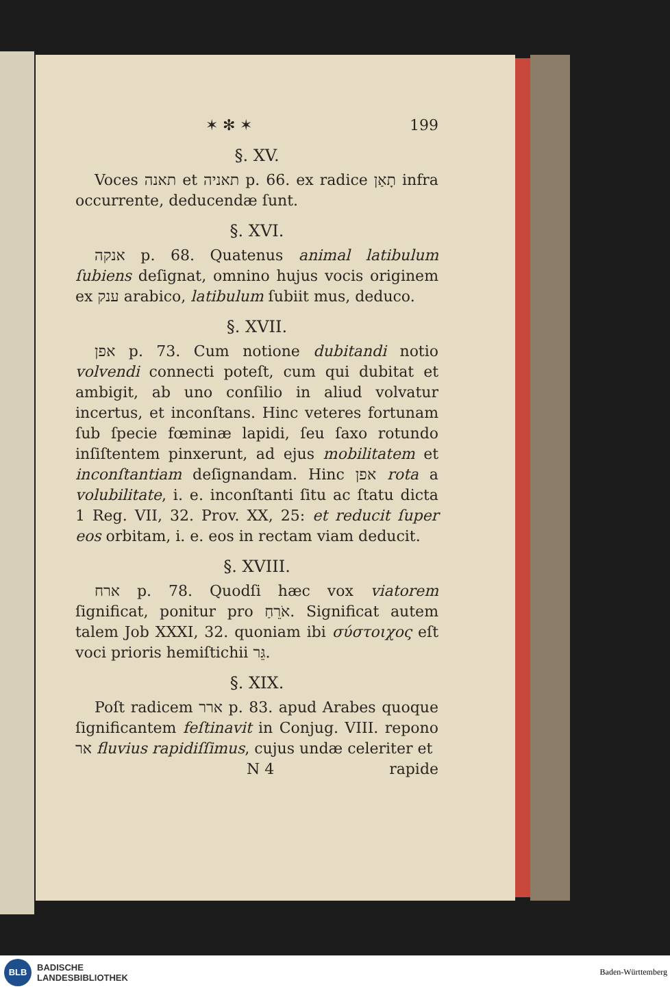✶ ✻ ✶ 199
§. XV.
Voces תאנה et תאניה p. 66. ex radice תָאַן infra occurrente, deducendæ ſunt.
§. XVI.
אנקה p. 68. Quatenus animal latibulum ſubiens deſignat, omnino hujus vocis originem ex ענק arabico, latibulum ſubiit mus, deduco.
§. XVII.
אפן p. 73. Cum notione dubitandi notio volvendi connecti poteſt, cum qui dubitat et ambigit, ab uno conſilio in aliud volvatur incertus, et inconſtans. Hinc veteres fortunam ſub ſpecie fœminæ lapidi, ſeu ſaxo rotundo inſiſtentem pinxerunt, ad ejus mobilitatem et inconſtantiam deſignandam. Hinc אפן rota a volubilitate, i. e. inconſtanti ſitu ac ſtatu dicta 1 Reg. VII, 32. Prov. XX, 25: et reducit ſuper eos orbitam, i. e. eos in rectam viam deducit.
§. XVIII.
ארח p. 78. Quodſi hæc vox viatorem ſignificat, ponitur pro אֹרֵחַ. Significat autem talem Job XXXI, 32. quoniam ibi σύστοιχος eſt voci prioris hemiſtichii גֵּר.
§. XIX.
Poſt radicem ארר p. 83. apud Arabes quoque ſignificantem feſtinavit in Conjug. VIII. repono אר fluvius rapidiſſimus, cujus undæ celeriter et
N 4 rapide
BLB
BADISCHE
LANDESBIBLIOTHEK
Baden-Württemberg